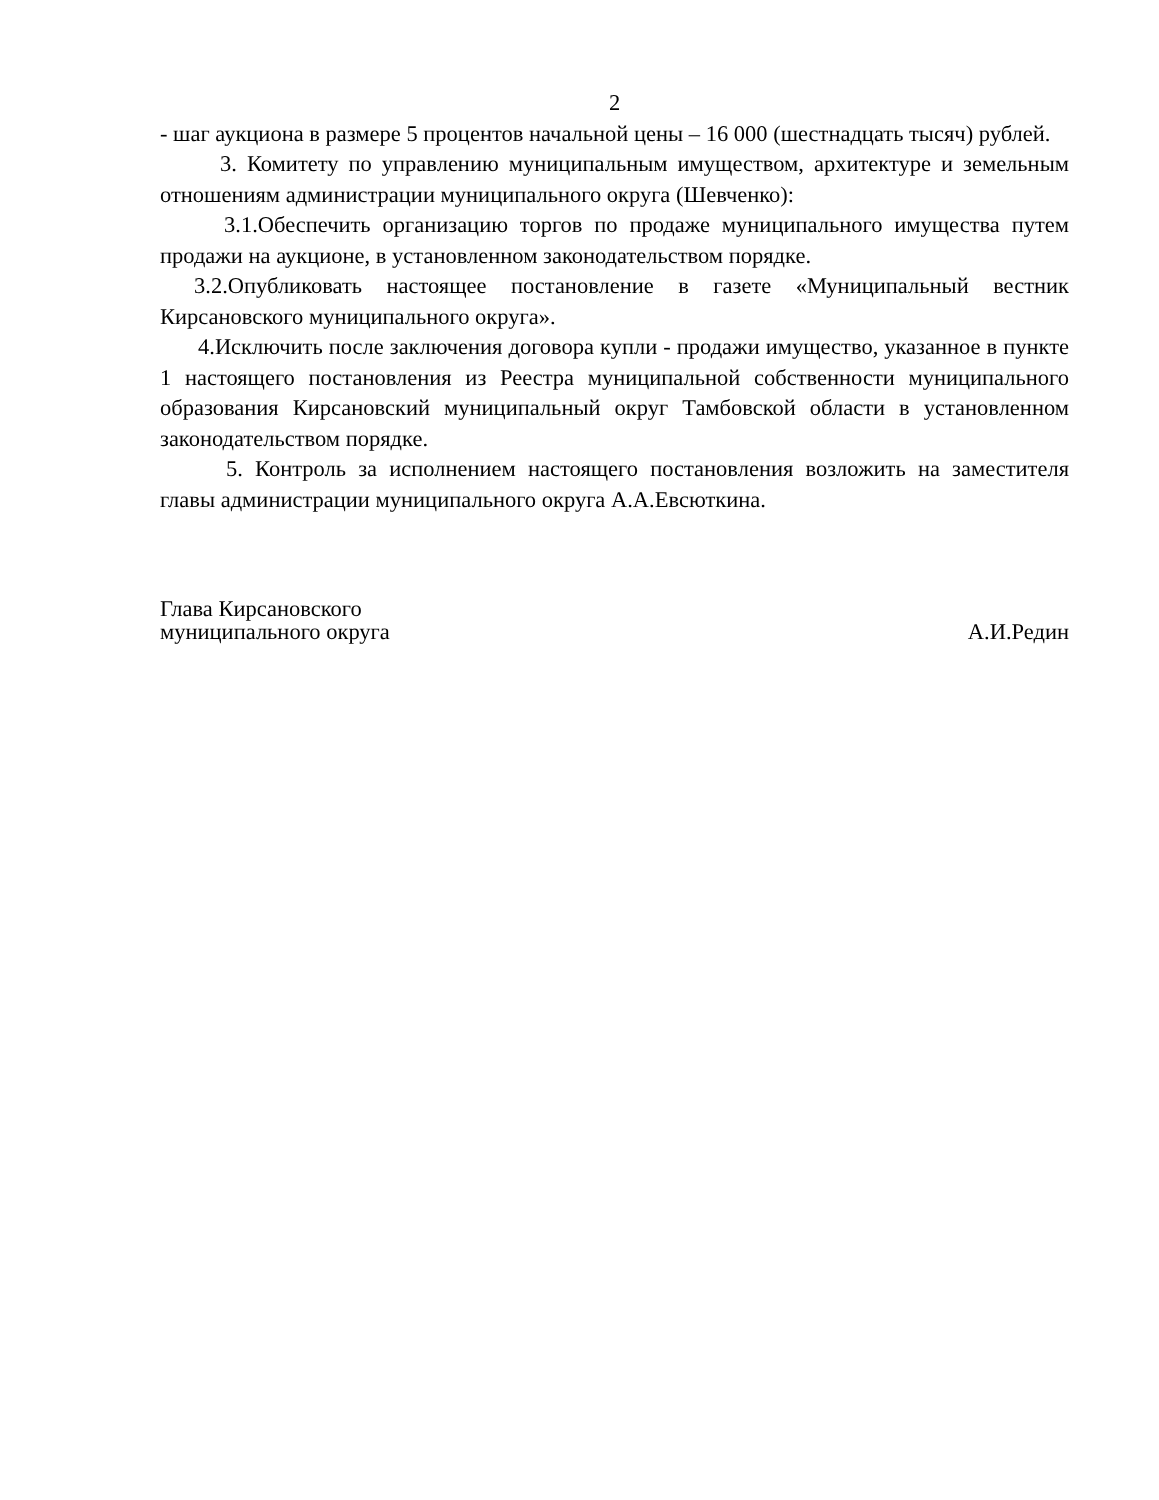2
- шаг аукциона в размере 5 процентов начальной цены – 16 000 (шестнадцать тысяч) рублей.
3. Комитету по управлению муниципальным имуществом, архитектуре и земельным отношениям администрации муниципального округа (Шевченко):
3.1.Обеспечить организацию торгов по продаже муниципального имущества путем продажи на аукционе, в установленном законодательством порядке.
3.2.Опубликовать настоящее постановление в газете «Муниципальный вестник Кирсановского муниципального округа».
4.Исключить после заключения договора купли - продажи имущество, указанное в пункте 1 настоящего постановления из Реестра муниципальной собственности муниципального образования Кирсановский муниципальный округ Тамбовской области в установленном законодательством порядке.
5. Контроль за исполнением настоящего постановления возложить на заместителя главы администрации муниципального округа А.А.Евсюткина.
Глава Кирсановского
муниципального округа
А.И.Редин